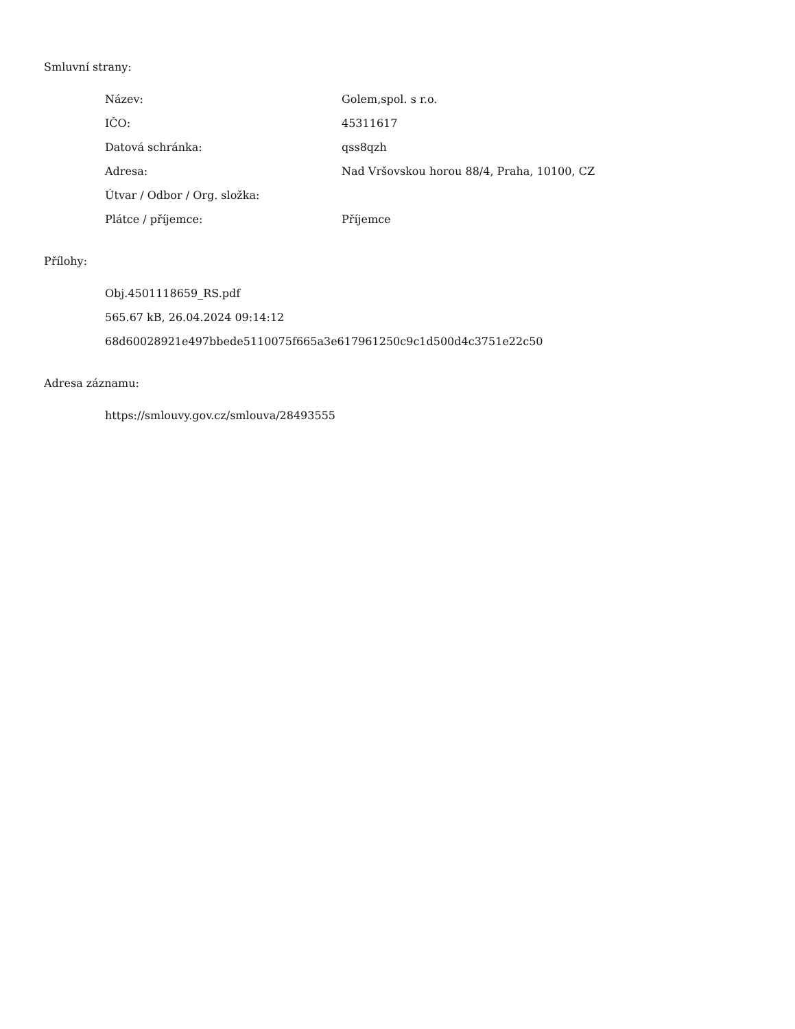Smluvní strany:
| Název: | Golem,spol. s r.o. |
| IČO: | 45311617 |
| Datová schránka: | qss8qzh |
| Adresa: | Nad Vršovskou horou 88/4, Praha, 10100, CZ |
| Útvar / Odbor / Org. složka: | |
| Plátce / příjemce: | Příjemce |
Přílohy:
Obj.4501118659_RS.pdf
565.67 kB, 26.04.2024 09:14:12
68d60028921e497bbede5110075f665a3e617961250c9c1d500d4c3751e22c50
Adresa záznamu:
https://smlouvy.gov.cz/smlouva/28493555